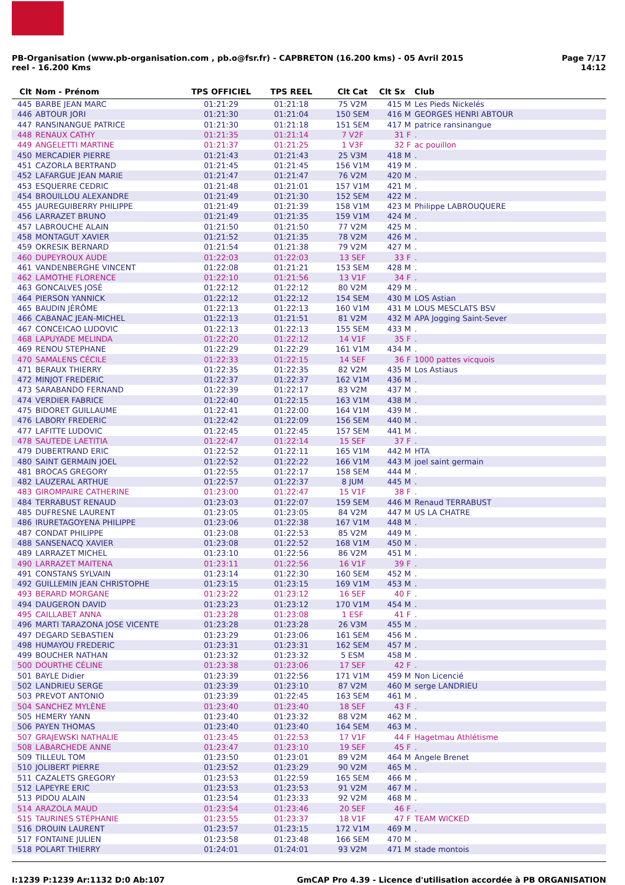PB-Organisation (www.pb-organisation.com , pb.o@fsr.fr) - CAPBRETON (16.200 kms) - 05 Avril 2015
reel - 16.200 Kms
Page 7/17
14:12
| Clt | Nom - Prénom | TPS OFFICIEL | TPS REEL | Clt Cat | Clt Sx | Club |
| --- | --- | --- | --- | --- | --- | --- |
| 445 | BARBE JEAN MARC | 01:21:29 | 01:21:18 | 75 V2M | 415 M | Les Pieds Nickelés |
| 446 | ABTOUR JORI | 01:21:30 | 01:21:04 | 150 SEM | 416 M | GEORGES HENRI ABTOUR |
| 447 | RANSINANGUE PATRICE | 01:21:30 | 01:21:18 | 151 SEM | 417 M | patrice ransinangue |
| 448 | RENAUX CATHY | 01:21:35 | 01:21:14 | 7 V2F | 31 F | . |
| 449 | ANGELETTI MARTINE | 01:21:37 | 01:21:25 | 1 V3F | 32 F | ac pouillon |
| 450 | MERCADIER PIERRE | 01:21:43 | 01:21:43 | 25 V3M | 418 M | . |
| 451 | CAZORLA BERTRAND | 01:21:45 | 01:21:45 | 156 V1M | 419 M | . |
| 452 | LAFARGUE JEAN MARIE | 01:21:47 | 01:21:47 | 76 V2M | 420 M | . |
| 453 | ESQUERRE CEDRIC | 01:21:48 | 01:21:01 | 157 V1M | 421 M | . |
| 454 | BROUILLOU ALEXANDRE | 01:21:49 | 01:21:30 | 152 SEM | 422 M | . |
| 455 | JAUREGUIBERRY PHILIPPE | 01:21:49 | 01:21:39 | 158 V1M | 423 M | Philippe LABROUQUERE |
| 456 | LARRAZET BRUNO | 01:21:49 | 01:21:35 | 159 V1M | 424 M | . |
| 457 | LABROUCHE ALAIN | 01:21:50 | 01:21:50 | 77 V2M | 425 M | . |
| 458 | MONTAGUT XAVIER | 01:21:52 | 01:21:35 | 78 V2M | 426 M | . |
| 459 | OKRESIK BERNARD | 01:21:54 | 01:21:38 | 79 V2M | 427 M | . |
| 460 | DUPEYROUX AUDE | 01:22:03 | 01:22:03 | 13 SEF | 33 F | . |
| 461 | VANDENBERGHE VINCENT | 01:22:08 | 01:21:21 | 153 SEM | 428 M | . |
| 462 | LAMOTHE FLORENCE | 01:22:10 | 01:21:56 | 13 V1F | 34 F | . |
| 463 | GONCALVES JOSÉ | 01:22:12 | 01:22:12 | 80 V2M | 429 M | . |
| 464 | PIERSON YANNICK | 01:22:12 | 01:22:12 | 154 SEM | 430 M | LOS Astian |
| 465 | BAUDIN JÉRÔME | 01:22:13 | 01:22:13 | 160 V1M | 431 M | LOUS MESCLATS BSV |
| 466 | CABANAC JEAN-MICHEL | 01:22:13 | 01:21:51 | 81 V2M | 432 M | APA Jogging Saint-Sever |
| 467 | CONCEICAO LUDOVIC | 01:22:13 | 01:22:13 | 155 SEM | 433 M | . |
| 468 | LAPUYADE MELINDA | 01:22:20 | 01:22:12 | 14 V1F | 35 F | . |
| 469 | RENOU STEPHANE | 01:22:29 | 01:22:29 | 161 V1M | 434 M | . |
| 470 | SAMALENS CÉCILE | 01:22:33 | 01:22:15 | 14 SEF | 36 F | 1000 pattes vicquois |
| 471 | BERAUX THIERRY | 01:22:35 | 01:22:35 | 82 V2M | 435 M | Los Astiaus |
| 472 | MINJOT FREDERIC | 01:22:37 | 01:22:37 | 162 V1M | 436 M | . |
| 473 | SARABANDO FERNAND | 01:22:39 | 01:22:17 | 83 V2M | 437 M | . |
| 474 | VERDIER FABRICE | 01:22:40 | 01:22:15 | 163 V1M | 438 M | . |
| 475 | BIDORET GUILLAUME | 01:22:41 | 01:22:00 | 164 V1M | 439 M | . |
| 476 | LABORY FREDERIC | 01:22:42 | 01:22:09 | 156 SEM | 440 M | . |
| 477 | LAFITTE LUDOVIC | 01:22:45 | 01:22:45 | 157 SEM | 441 M | . |
| 478 | SAUTEDE LAETITIA | 01:22:47 | 01:22:14 | 15 SEF | 37 F | . |
| 479 | DUBERTRAND ERIC | 01:22:52 | 01:22:11 | 165 V1M | 442 M | HTA |
| 480 | SAINT GERMAIN JOEL | 01:22:52 | 01:22:22 | 166 V1M | 443 M | joel saint germain |
| 481 | BROCAS GREGORY | 01:22:55 | 01:22:17 | 158 SEM | 444 M | . |
| 482 | LAUZERAL ARTHUE | 01:22:57 | 01:22:37 | 8 JUM | 445 M | . |
| 483 | GIROMPAIRE CATHERINE | 01:23:00 | 01:22:47 | 15 V1F | 38 F | . |
| 484 | TERRABUST RENAUD | 01:23:03 | 01:22:07 | 159 SEM | 446 M | Renaud TERRABUST |
| 485 | DUFRESNE LAURENT | 01:23:05 | 01:23:05 | 84 V2M | 447 M | US LA CHATRE |
| 486 | IRURETAGOYENA PHILIPPE | 01:23:06 | 01:22:38 | 167 V1M | 448 M | . |
| 487 | CONDAT PHILIPPE | 01:23:08 | 01:22:53 | 85 V2M | 449 M | . |
| 488 | SANSENACQ XAVIER | 01:23:08 | 01:22:52 | 168 V1M | 450 M | . |
| 489 | LARRAZET MICHEL | 01:23:10 | 01:22:56 | 86 V2M | 451 M | . |
| 490 | LARRAZET MAITENA | 01:23:11 | 01:22:56 | 16 V1F | 39 F | . |
| 491 | CONSTANS SYLVAIN | 01:23:14 | 01:22:30 | 160 SEM | 452 M | . |
| 492 | GUILLEMIN JEAN CHRISTOPHE | 01:23:15 | 01:23:15 | 169 V1M | 453 M | . |
| 493 | BERARD MORGANE | 01:23:22 | 01:23:12 | 16 SEF | 40 F | . |
| 494 | DAUGERON DAVID | 01:23:23 | 01:23:12 | 170 V1M | 454 M | . |
| 495 | CAILLABET ANNA | 01:23:28 | 01:23:08 | 1 ESF | 41 F | . |
| 496 | MARTI TARAZONA JOSE VICENTE | 01:23:28 | 01:23:28 | 26 V3M | 455 M | . |
| 497 | DEGARD SEBASTIEN | 01:23:29 | 01:23:06 | 161 SEM | 456 M | . |
| 498 | HUMAYOU FREDERIC | 01:23:31 | 01:23:31 | 162 SEM | 457 M | . |
| 499 | BOUCHER NATHAN | 01:23:32 | 01:23:32 | 5 ESM | 458 M | . |
| 500 | DOURTHE CÉLINE | 01:23:38 | 01:23:06 | 17 SEF | 42 F | . |
| 501 | BAYLE Didier | 01:23:39 | 01:22:56 | 171 V1M | 459 M | Non Licencié |
| 502 | LANDRIEU SERGE | 01:23:39 | 01:23:10 | 87 V2M | 460 M | serge LANDRIEU |
| 503 | PREVOT ANTONIO | 01:23:39 | 01:22:45 | 163 SEM | 461 M | . |
| 504 | SANCHEZ MYLÈNE | 01:23:40 | 01:23:40 | 18 SEF | 43 F | . |
| 505 | HEMERY YANN | 01:23:40 | 01:23:32 | 88 V2M | 462 M | . |
| 506 | PAYEN THOMAS | 01:23:40 | 01:23:40 | 164 SEM | 463 M | . |
| 507 | GRAJEWSKI NATHALIE | 01:23:45 | 01:22:53 | 17 V1F | 44 F | Hagetmau Athlétisme |
| 508 | LABARCHEDE ANNE | 01:23:47 | 01:23:10 | 19 SEF | 45 F | . |
| 509 | TILLEUL TOM | 01:23:50 | 01:23:01 | 89 V2M | 464 M | Angele Brenet |
| 510 | JOLIBERT PIERRE | 01:23:52 | 01:23:29 | 90 V2M | 465 M | . |
| 511 | CAZALETS GREGORY | 01:23:53 | 01:22:59 | 165 SEM | 466 M | . |
| 512 | LAPEYRE ERIC | 01:23:53 | 01:23:53 | 91 V2M | 467 M | . |
| 513 | PIDOU ALAIN | 01:23:54 | 01:23:33 | 92 V2M | 468 M | . |
| 514 | ARAZOLA MAUD | 01:23:54 | 01:23:46 | 20 SEF | 46 F | . |
| 515 | TAURINES STÉPHANIE | 01:23:55 | 01:23:37 | 18 V1F | 47 F | TEAM WICKED |
| 516 | DROUIN LAURENT | 01:23:57 | 01:23:15 | 172 V1M | 469 M | . |
| 517 | FONTAINE JULIEN | 01:23:58 | 01:23:48 | 166 SEM | 470 M | . |
| 518 | POLART THIERRY | 01:24:01 | 01:24:01 | 93 V2M | 471 M | stade montois |
I:1239 P:1239 Ar:1132 D:0 Ab:107
GmCAP Pro 4.39 - Licence d'utilisation accordée à PB ORGANISATION